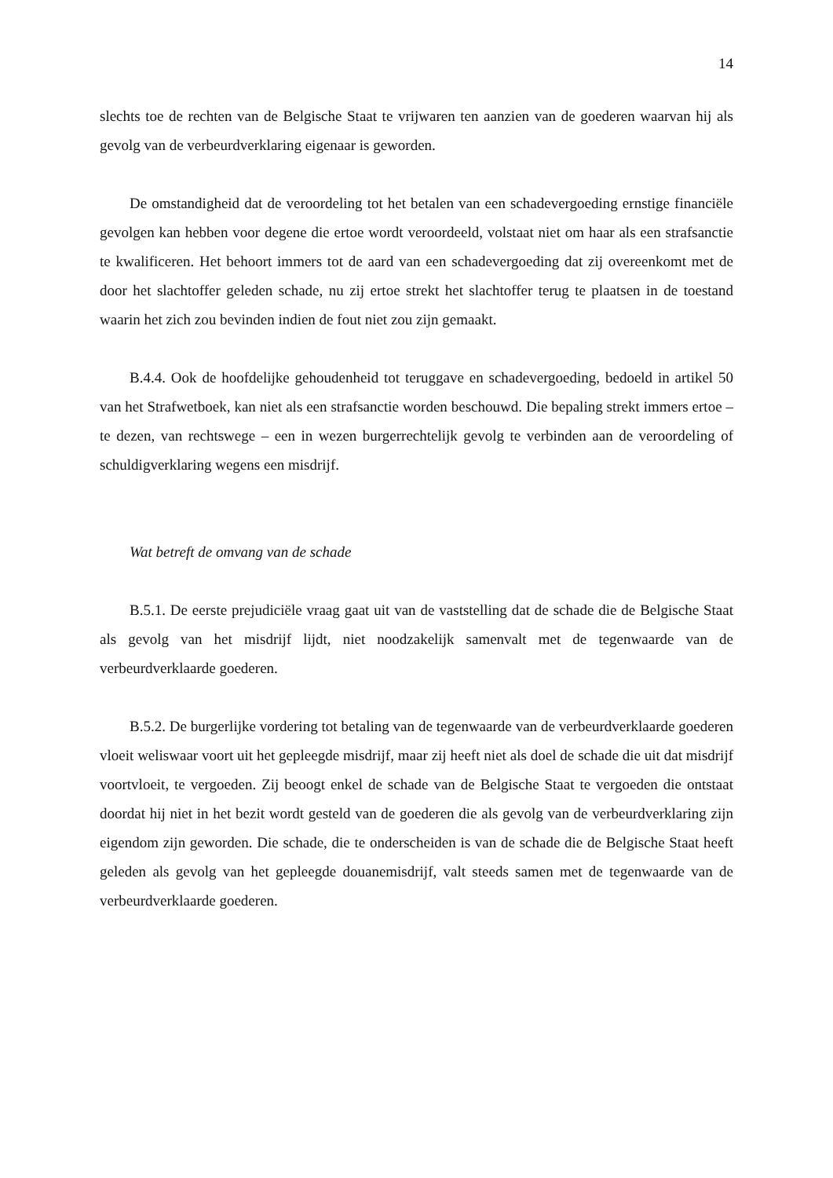14
slechts toe de rechten van de Belgische Staat te vrijwaren ten aanzien van de goederen waarvan hij als gevolg van de verbeurdverklaring eigenaar is geworden.
De omstandigheid dat de veroordeling tot het betalen van een schadevergoeding ernstige financiële gevolgen kan hebben voor degene die ertoe wordt veroordeeld, volstaat niet om haar als een strafsanctie te kwalificeren. Het behoort immers tot de aard van een schadevergoeding dat zij overeenkomt met de door het slachtoffer geleden schade, nu zij ertoe strekt het slachtoffer terug te plaatsen in de toestand waarin het zich zou bevinden indien de fout niet zou zijn gemaakt.
B.4.4. Ook de hoofdelijke gehoudenheid tot teruggave en schadevergoeding, bedoeld in artikel 50 van het Strafwetboek, kan niet als een strafsanctie worden beschouwd. Die bepaling strekt immers ertoe – te dezen, van rechtswege – een in wezen burgerrechtelijk gevolg te verbinden aan de veroordeling of schuldigverklaring wegens een misdrijf.
Wat betreft de omvang van de schade
B.5.1. De eerste prejudiciële vraag gaat uit van de vaststelling dat de schade die de Belgische Staat als gevolg van het misdrijf lijdt, niet noodzakelijk samenvalt met de tegenwaarde van de verbeurdverklaarde goederen.
B.5.2. De burgerlijke vordering tot betaling van de tegenwaarde van de verbeurdverklaarde goederen vloeit weliswaar voort uit het gepleegde misdrijf, maar zij heeft niet als doel de schade die uit dat misdrijf voortvloeit, te vergoeden. Zij beoogt enkel de schade van de Belgische Staat te vergoeden die ontstaat doordat hij niet in het bezit wordt gesteld van de goederen die als gevolg van de verbeurdverklaring zijn eigendom zijn geworden. Die schade, die te onderscheiden is van de schade die de Belgische Staat heeft geleden als gevolg van het gepleegde douanemisdrijf, valt steeds samen met de tegenwaarde van de verbeurdverklaarde goederen.